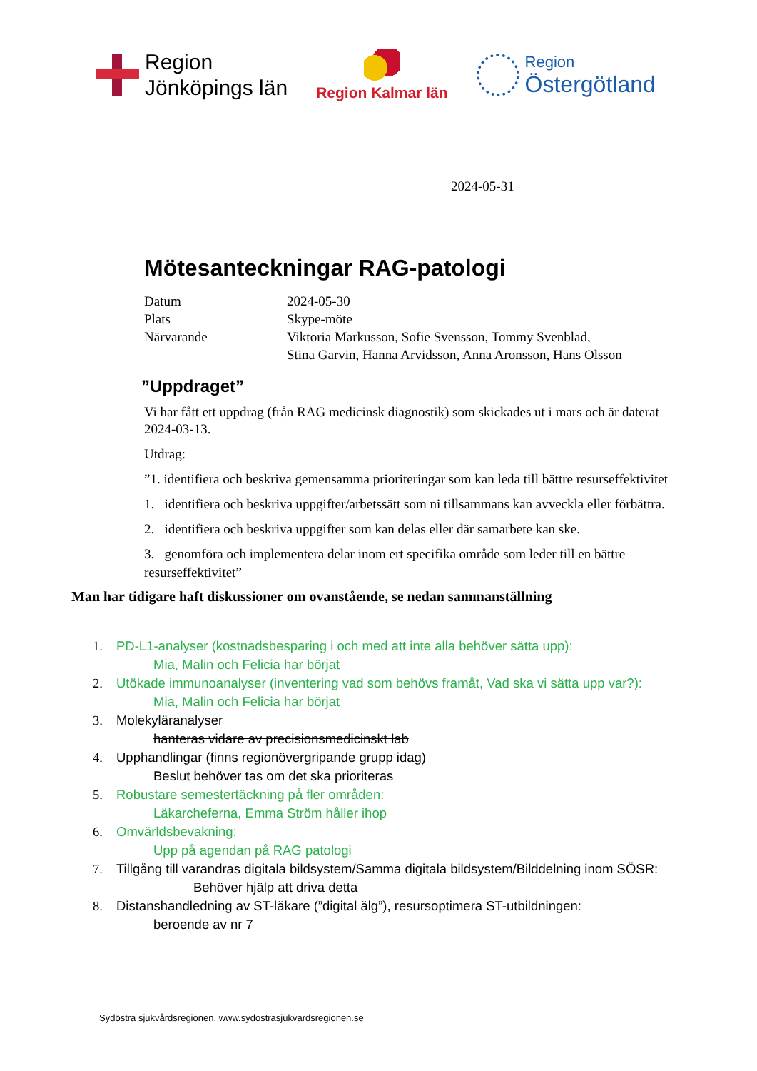Region
Jönköpings län
Region Kalmar län
Region
Östergötland
2024-05-31
Mötesanteckningar RAG-patologi
| Datum | 2024-05-30 |
| Plats | Skype-möte |
| Närvarande | Viktoria Markusson, Sofie Svensson, Tommy Svenblad, Stina Garvin, Hanna Arvidsson, Anna Aronsson, Hans Olsson |
”Uppdraget”
Vi har fått ett uppdrag (från RAG medicinsk diagnostik) som skickades ut i mars och är daterat 2024-03-13.
Utdrag:
”1. identifiera och beskriva gemensamma prioriteringar som kan leda till bättre resurseffektivitet
1. identifiera och beskriva uppgifter/arbetssätt som ni tillsammans kan avveckla eller förbättra.
2. identifiera och beskriva uppgifter som kan delas eller där samarbete kan ske.
3. genomföra och implementera delar inom ert specifika område som leder till en bättre resurseffektivitet”
Man har tidigare haft diskussioner om ovanstående, se nedan sammanställning
1. PD-L1-analyser (kostnadsbesparing i och med att inte alla behöver sätta upp):
Mia, Malin och Felicia har börjat
2. Utökade immunoanalyser (inventering vad som behövs framåt, Vad ska vi sätta upp var?):
Mia, Malin och Felicia har börjat
3. Molekyläranalyser
hanteras vidare av precisionsmedicinskt lab
4. Upphandlingar (finns regionövergripande grupp idag)
Beslut behöver tas om det ska prioriteras
5. Robustare semestertäckning på fler områden:
Läkarcheferna, Emma Ström håller ihop
6. Omvärldsbevakning:
Upp på agendan på RAG patologi
7. Tillgång till varandras digitala bildsystem/Samma digitala bildsystem/Bilddelning inom SÖSR: Behöver hjälp att driva detta
8. Distanshandledning av ST-läkare (”digital älg”), resursoptimera ST-utbildningen:
beroende av nr 7
Sydöstra sjukvårdsregionen, www.sydostrasjukvardsregionen.se